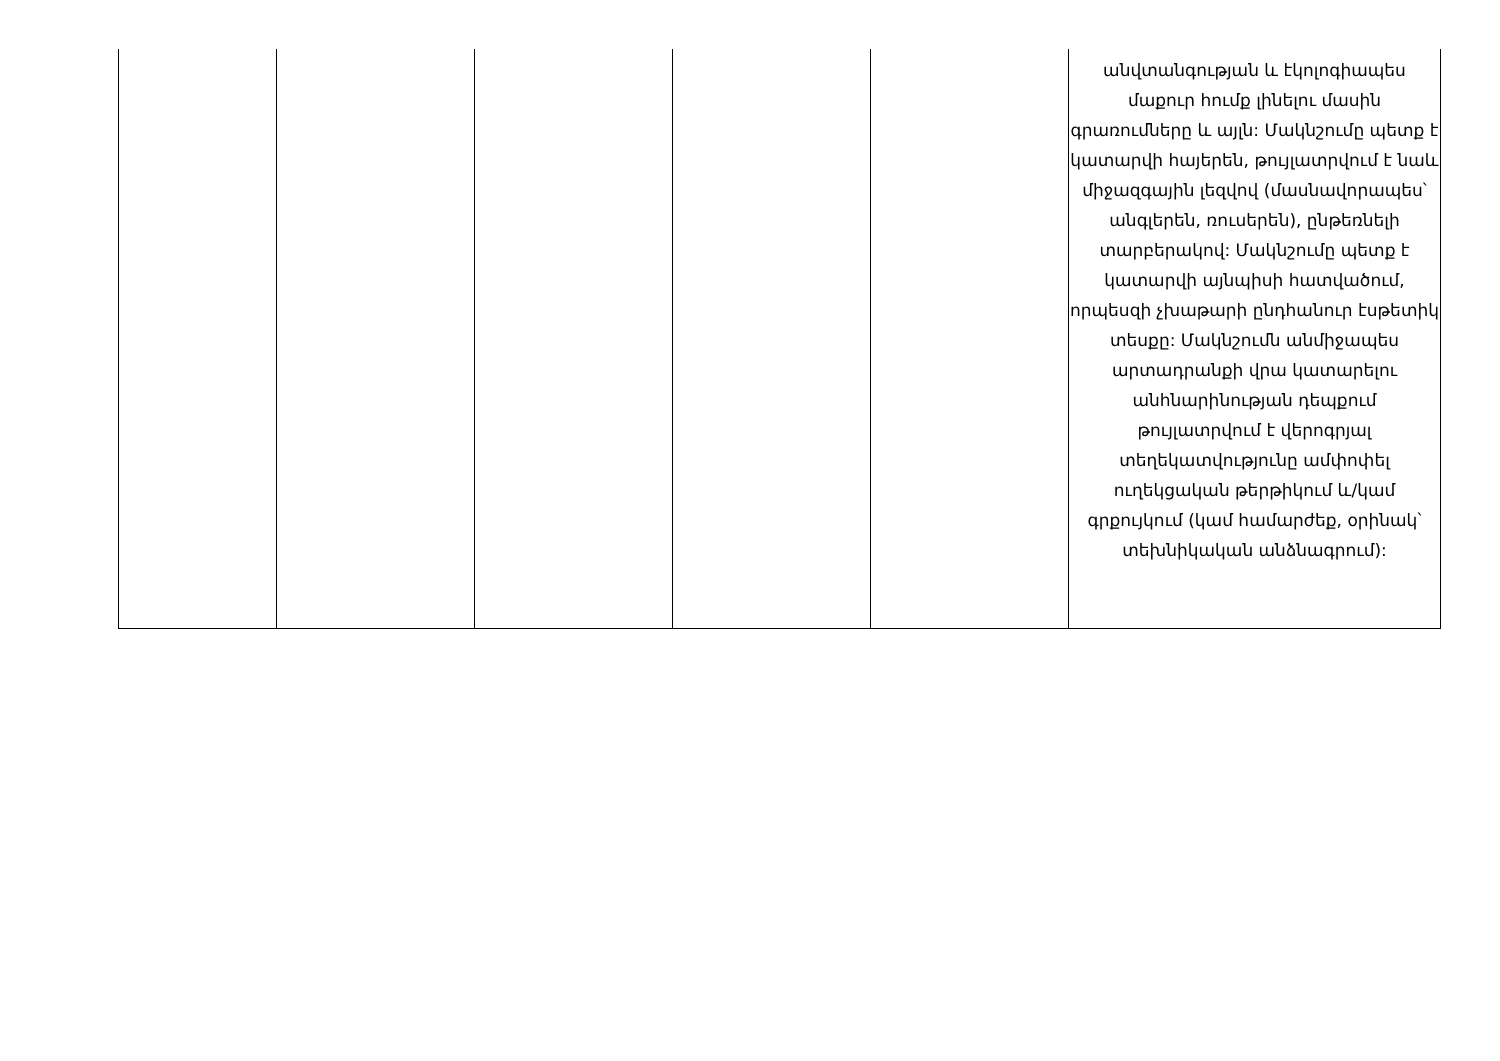| | | | | | անվտանգության և էկոլոգիապես մաքուր հումք լինելու մասին գրառումները և այլն: Մակնշումը պետք է կատարվի հայերեն, թույլատրվում է նաև միջազգային լեզվով (մասնավորապես՝ անգլերեն, ռուսերեն), ընթեռնելի տարբերակով: Մակնշումը պետք է կատարվի այնպիսի հատվածում, որպեսզի չխաթարի ընդհանուր էսթետիկ տեսքը: Մակնշումն անմիջապես արտադրանքի վրա կատարելու անհնարինության դեպքում թույլատրվում է վերոգրյալ տեղեկատվությունը ամփոփել ուղեկցական թերթիկում և/կամ գրքույկում (կամ համարժեք, օրինակ՝ տեխնիկական անձնագրում): |